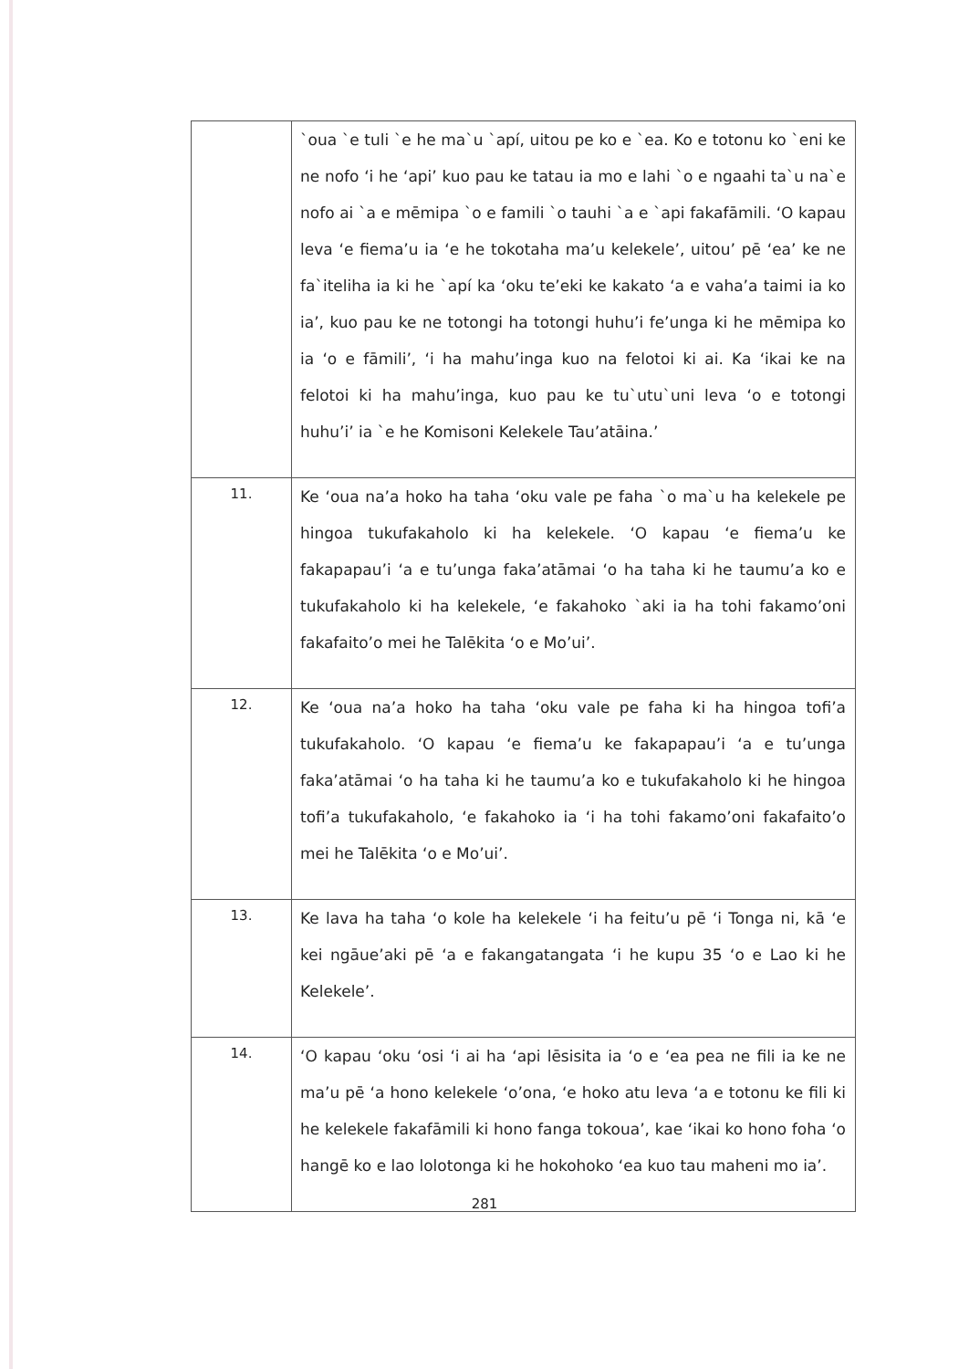| | `oua `e tuli `e he ma`u `apí, uitou pe ko e `ea. Ko e totonu ko `eni ke ne nofo ‘i he ‘api’ kuo pau ke tatau ia mo e lahi `o e ngaahi ta`u na`e nofo ai `a e mēmipa `o e famili `o tauhi `a e `api fakafāmili. ‘O kapau leva ‘e fiema’u ia ‘e he tokotaha ma’u kelekele’, uitou’ pē ‘ea’ ke ne fa`iteliha ia ki he `apí ka ‘oku te’eki ke kakato ‘a e vaha’a taimi ia ko ia’, kuo pau ke ne totongi ha totongi huhu’i fe’unga ki he mēmipa ko ia ‘o e fāmili’, ‘i ha mahu’inga kuo na felotoi ki ai. Ka ‘ikai ke na felotoi ki ha mahu’inga, kuo pau ke tu`utu`uni leva ‘o e totongi huhu’i’ ia `e he Komisoni Kelekele Tau’atāina.’ |
| 11. | Ke ‘oua na’a hoko ha taha ‘oku vale pe faha `o ma`u ha kelekele pe hingoa tukufakaholo ki ha kelekele. ‘O kapau ‘e fiema’u ke fakapapau’i ‘a e tu’unga faka’atāmai ‘o ha taha ki he taumu’a ko e tukufakaholo ki ha kelekele, ‘e fakahoko `aki ia ha tohi fakamo’oni fakafaito’o mei he Talēkita ‘o e Mo’ui’. |
| 12. | Ke ‘oua na’a hoko ha taha ‘oku vale pe faha ki ha hingoa tofi’a tukufakaholo. ‘O kapau ‘e fiema’u ke fakapapau’i ‘a e tu’unga faka’atāmai ‘o ha taha ki he taumu’a ko e tukufakaholo ki he hingoa tofi’a tukufakaholo, ‘e fakahoko ia ‘i ha tohi fakamo’oni fakafaito’o mei he Talēkita ‘o e Mo’ui’. |
| 13. | Ke lava ha taha ‘o kole ha kelekele ‘i ha feitu’u pē ‘i Tonga ni, kā ‘e kei ngāue’aki pē ‘a e fakangatangata ‘i he kupu 35 ‘o e Lao ki he Kelekele’. |
| 14. | ‘O kapau ‘oku ‘osi ‘i ai ha ‘api lēsisita ia ‘o e ‘ea pea ne fili ia ke ne ma’u pē ‘a hono kelekele ‘o’ona, ‘e hoko atu leva ‘a e totonu ke fili ki he kelekele fakafāmili ki hono fanga tokoua’, kae ‘ikai ko hono foha ‘o hangē ko e lao lolotonga ki he hokohoko ‘ea kuo tau maheni mo ia’. |
281